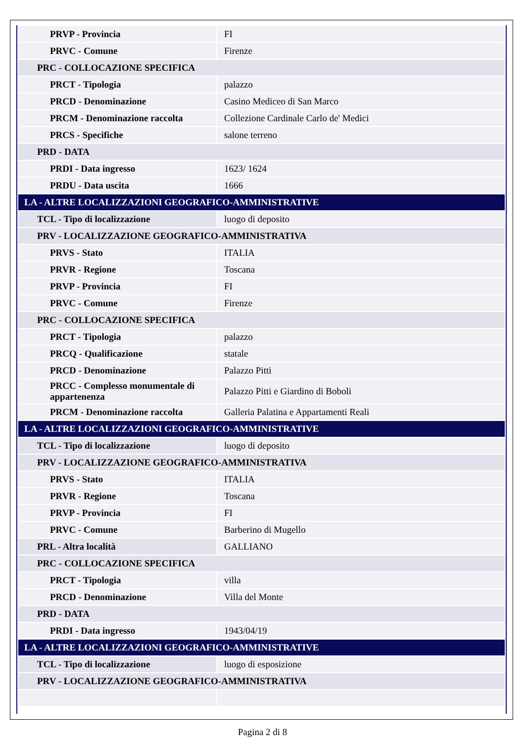| PRVP - Provincia | FI |
| PRVC - Comune | Firenze |
| PRC - COLLOCAZIONE SPECIFICA | |
| PRCT - Tipologia | palazzo |
| PRCD - Denominazione | Casino Mediceo di San Marco |
| PRCM - Denominazione raccolta | Collezione Cardinale Carlo de' Medici |
| PRCS - Specifiche | salone terreno |
| PRD - DATA | |
| PRDI - Data ingresso | 1623/ 1624 |
| PRDU - Data uscita | 1666 |
| LA - ALTRE LOCALIZZAZIONI GEOGRAFICO-AMMINISTRATIVE | |
| TCL - Tipo di localizzazione | luogo di deposito |
| PRV - LOCALIZZAZIONE GEOGRAFICO-AMMINISTRATIVA | |
| PRVS - Stato | ITALIA |
| PRVR - Regione | Toscana |
| PRVP - Provincia | FI |
| PRVC - Comune | Firenze |
| PRC - COLLOCAZIONE SPECIFICA | |
| PRCT - Tipologia | palazzo |
| PRCQ - Qualificazione | statale |
| PRCD - Denominazione | Palazzo Pitti |
| PRCC - Complesso monumentale di appartenenza | Palazzo Pitti e Giardino di Boboli |
| PRCM - Denominazione raccolta | Galleria Palatina e Appartamenti Reali |
| LA - ALTRE LOCALIZZAZIONI GEOGRAFICO-AMMINISTRATIVE | |
| TCL - Tipo di localizzazione | luogo di deposito |
| PRV - LOCALIZZAZIONE GEOGRAFICO-AMMINISTRATIVA | |
| PRVS - Stato | ITALIA |
| PRVR - Regione | Toscana |
| PRVP - Provincia | FI |
| PRVC - Comune | Barberino di Mugello |
| PRL - Altra località | GALLIANO |
| PRC - COLLOCAZIONE SPECIFICA | |
| PRCT - Tipologia | villa |
| PRCD - Denominazione | Villa del Monte |
| PRD - DATA | |
| PRDI - Data ingresso | 1943/04/19 |
| LA - ALTRE LOCALIZZAZIONI GEOGRAFICO-AMMINISTRATIVE | |
| TCL - Tipo di localizzazione | luogo di esposizione |
| PRV - LOCALIZZAZIONE GEOGRAFICO-AMMINISTRATIVA | |
Pagina 2 di 8